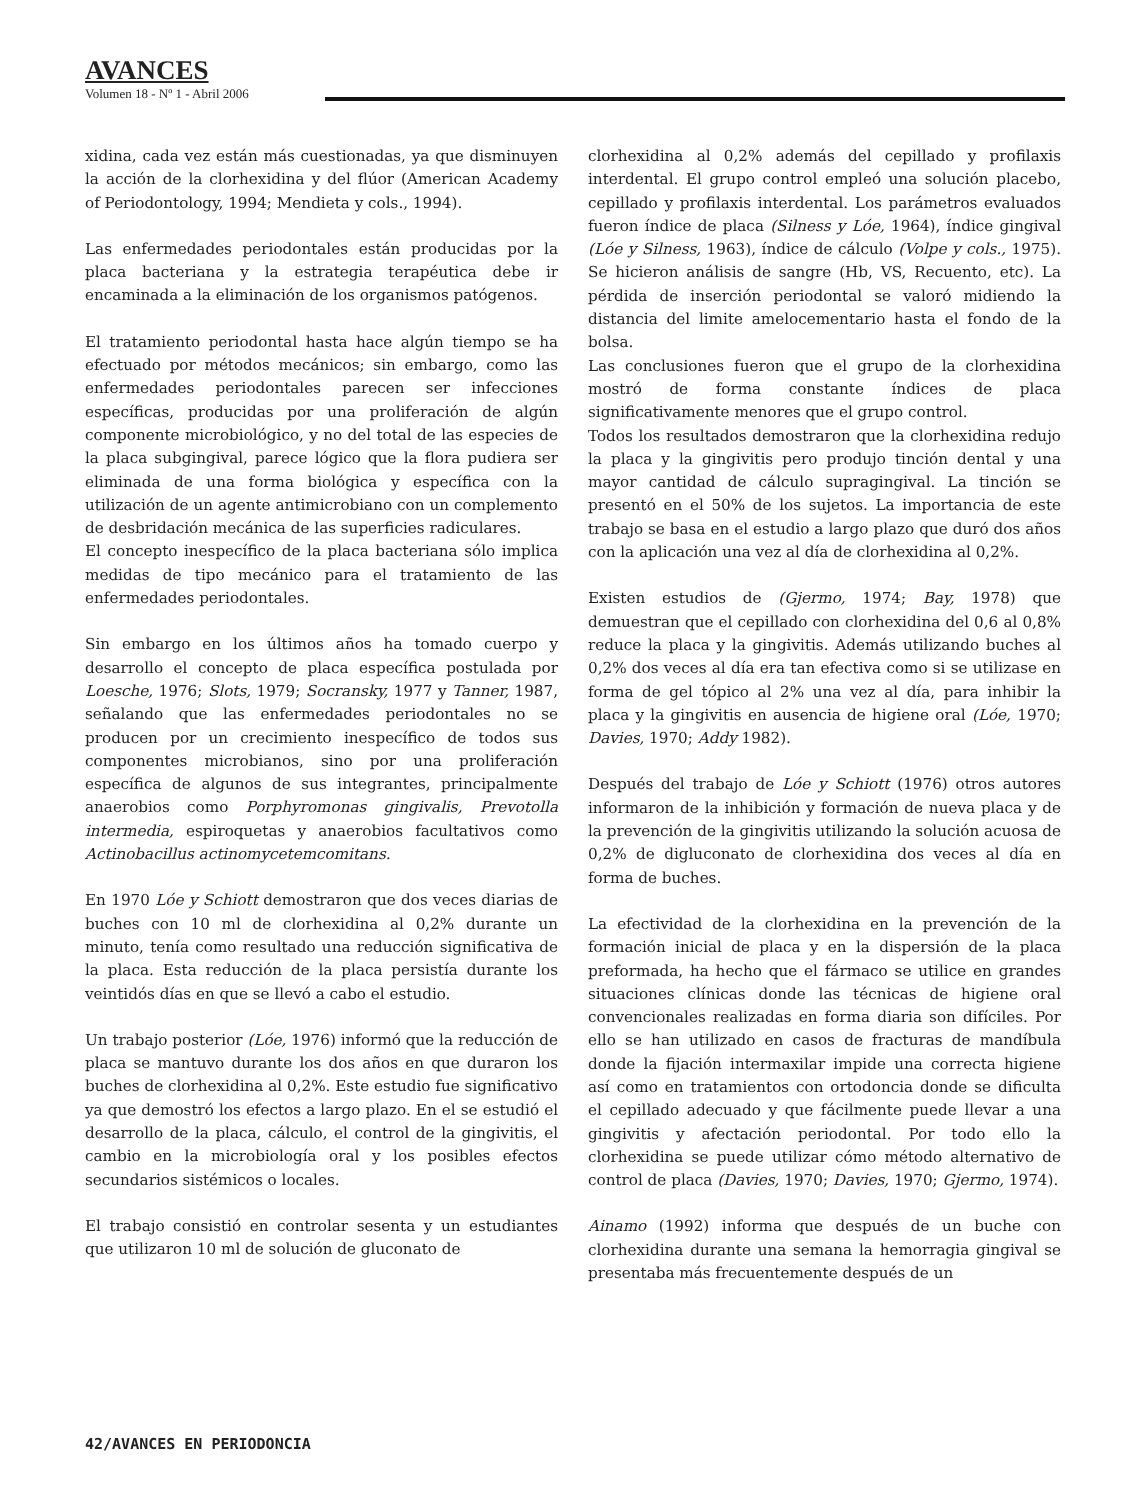AVANCES
Volumen 18 - Nº 1 - Abril 2006
xidina, cada vez están más cuestionadas, ya que disminuyen la acción de la clorhexidina y del flúor (American Academy of Periodontology, 1994; Mendieta y cols., 1994).
Las enfermedades periodontales están producidas por la placa bacteriana y la estrategia terapéutica debe ir encaminada a la eliminación de los organismos patógenos.
El tratamiento periodontal hasta hace algún tiempo se ha efectuado por métodos mecánicos; sin embargo, como las enfermedades periodontales parecen ser infecciones específicas, producidas por una proliferación de algún componente microbiológico, y no del total de las especies de la placa subgingival, parece lógico que la flora pudiera ser eliminada de una forma biológica y específica con la utilización de un agente antimicrobiano con un complemento de desbridación mecánica de las superficies radiculares.
El concepto inespecífico de la placa bacteriana sólo implica medidas de tipo mecánico para el tratamiento de las enfermedades periodontales.
Sin embargo en los últimos años ha tomado cuerpo y desarrollo el concepto de placa específica postulada por Loesche, 1976; Slots, 1979; Socransky, 1977 y Tanner, 1987, señalando que las enfermedades periodontales no se producen por un crecimiento inespecífico de todos sus componentes microbianos, sino por una proliferación específica de algunos de sus integrantes, principalmente anaerobios como Porphyromonas gingivalis, Prevotolla intermedia, espiroquetas y anaerobios facultativos como Actinobacillus actinomycetemcomitans.
En 1970 Lóe y Schiott demostraron que dos veces diarias de buches con 10 ml de clorhexidina al 0,2% durante un minuto, tenía como resultado una reducción significativa de la placa. Esta reducción de la placa persistía durante los veintidós días en que se llevó a cabo el estudio.
Un trabajo posterior (Lóe, 1976) informó que la reducción de placa se mantuvo durante los dos años en que duraron los buches de clorhexidina al 0,2%. Este estudio fue significativo ya que demostró los efectos a largo plazo. En el se estudió el desarrollo de la placa, cálculo, el control de la gingivitis, el cambio en la microbiología oral y los posibles efectos secundarios sistémicos o locales.
El trabajo consistió en controlar sesenta y un estudiantes que utilizaron 10 ml de solución de gluconato de
clorhexidina al 0,2% además del cepillado y profilaxis interdental. El grupo control empleó una solución placebo, cepillado y profilaxis interdental. Los parámetros evaluados fueron índice de placa (Silness y Lóe, 1964), índice gingival (Lóe y Silness, 1963), índice de cálculo (Volpe y cols., 1975). Se hicieron análisis de sangre (Hb, VS, Recuento, etc). La pérdida de inserción periodontal se valoró midiendo la distancia del limite amelocementario hasta el fondo de la bolsa.
Las conclusiones fueron que el grupo de la clorhexidina mostró de forma constante índices de placa significativamente menores que el grupo control.
Todos los resultados demostraron que la clorhexidina redujo la placa y la gingivitis pero produjo tinción dental y una mayor cantidad de cálculo supragingival. La tinción se presentó en el 50% de los sujetos. La importancia de este trabajo se basa en el estudio a largo plazo que duró dos años con la aplicación una vez al día de clorhexidina al 0,2%.
Existen estudios de (Gjermo, 1974; Bay, 1978) que demuestran que el cepillado con clorhexidina del 0,6 al 0,8% reduce la placa y la gingivitis. Además utilizando buches al 0,2% dos veces al día era tan efectiva como si se utilizase en forma de gel tópico al 2% una vez al día, para inhibir la placa y la gingivitis en ausencia de higiene oral (Lóe, 1970; Davies, 1970; Addy 1982).
Después del trabajo de Lóe y Schiott (1976) otros autores informaron de la inhibición y formación de nueva placa y de la prevención de la gingivitis utilizando la solución acuosa de 0,2% de digluconato de clorhexidina dos veces al día en forma de buches.
La efectividad de la clorhexidina en la prevención de la formación inicial de placa y en la dispersión de la placa preformada, ha hecho que el fármaco se utilice en grandes situaciones clínicas donde las técnicas de higiene oral convencionales realizadas en forma diaria son difíciles. Por ello se han utilizado en casos de fracturas de mandíbula donde la fijación intermaxilar impide una correcta higiene así como en tratamientos con ortodoncia donde se dificulta el cepillado adecuado y que fácilmente puede llevar a una gingivitis y afectación periodontal. Por todo ello la clorhexidina se puede utilizar cómo método alternativo de control de placa (Davies, 1970; Davies, 1970; Gjermo, 1974).
Ainamo (1992) informa que después de un buche con clorhexidina durante una semana la hemorragia gingival se presentaba más frecuentemente después de un
42/AVANCES EN PERIODONCIA